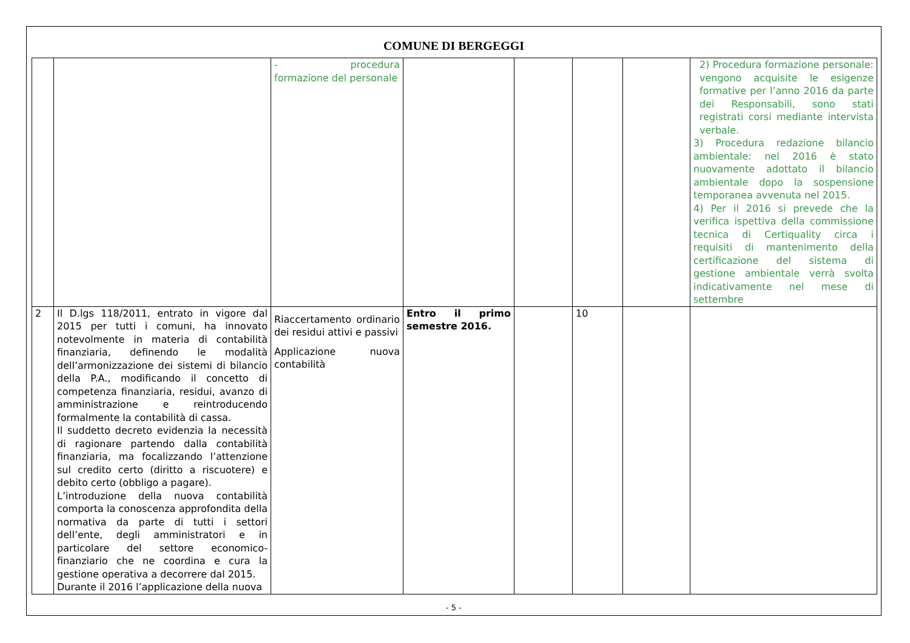COMUNE DI BERGEGGI
| | | - procedura formazione del personale | | | | | 2) Procedura formazione personale: vengono acquisite le esigenze formative per l’anno 2016 da parte dei Responsabili, sono stati registrati corsi mediante intervista verbale. 3) Procedura redazione bilancio ambientale: nel 2016 è stato nuovamente adottato il bilancio ambientale dopo la sospensione temporanea avvenuta nel 2015. 4) Per il 2016 si prevede che la verifica ispettiva della commissione tecnica di Certiquality circa i requisiti di mantenimento della certificazione del sistema di gestione ambientale verrà svolta indicativamente nel mese di settembre |
| 2 | Il D.lgs 118/2011, entrato in vigore dal 2015 per tutti i comuni, ha innovato notevolmente in materia di contabilità finanziaria, definendo le modalità dell’armonizzazione dei sistemi di bilancio della P.A., modificando il concetto di competenza finanziaria, residui, avanzo di amministrazione e reintroducendo formalmente la contabilità di cassa. Il suddetto decreto evidenzia la necessità di ragionare partendo dalla contabilità finanziaria, ma focalizzando l’attenzione sul credito certo (diritto a riscuotere) e debito certo (obbligo a pagare). L’introduzione della nuova contabilità comporta la conoscenza approfondita della normativa da parte di tutti i settori dell’ente, degli amministratori e in particolare del settore economico-finanziario che ne coordina e cura la gestione operativa a decorrere dal 2015. Durante il 2016 l’applicazione della nuova | Riaccertamento ordinario dei residui attivi e passivi Applicazione nuova contabilità | Entro il primo semestre 2016. | | 10 | | |
- 5 -